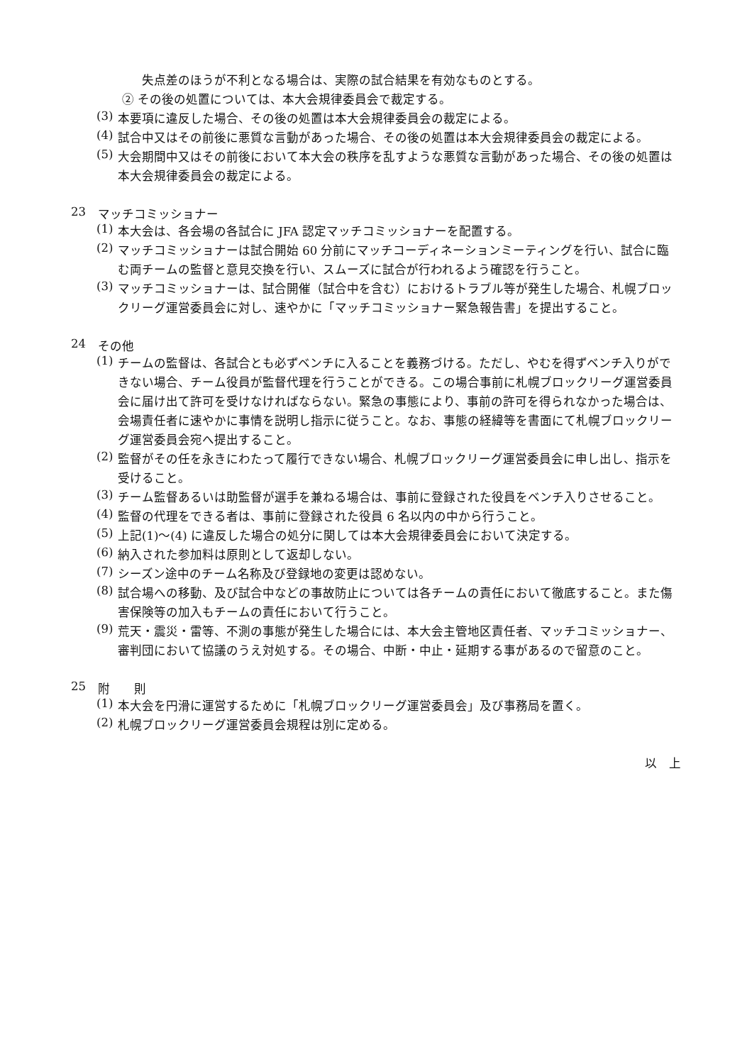失点差のほうが不利となる場合は、実際の試合結果を有効なものとする。
② その後の処置については、本大会規律委員会で裁定する。
(3)
本要項に違反した場合、その後の処置は本大会規律委員会の裁定による。
(4)
試合中又はその前後に悪質な言動があった場合、その後の処置は本大会規律委員会の裁定による。
(5)
大会期間中又はその前後において本大会の秩序を乱すような悪質な言動があった場合、その後の処置は本大会規律委員会の裁定による。
23 マッチコミッショナー
(1)
本大会は、各会場の各試合に JFA 認定マッチコミッショナーを配置する。
(2)
マッチコミッショナーは試合開始 60 分前にマッチコーディネーションミーティングを行い、試合に臨む両チームの監督と意見交換を行い、スムーズに試合が行われるよう確認を行うこと。
(3)
マッチコミッショナーは、試合開催（試合中を含む）におけるトラブル等が発生した場合、札幌ブロックリーグ運営委員会に対し、速やかに「マッチコミッショナー緊急報告書」を提出すること。
24 その他
(1)
チームの監督は、各試合とも必ずベンチに入ることを義務づける。ただし、やむを得ずベンチ入りができない場合、チーム役員が監督代理を行うことができる。この場合事前に札幌ブロックリーグ運営委員会に届け出て許可を受けなければならない。緊急の事態により、事前の許可を得られなかった場合は、会場責任者に速やかに事情を説明し指示に従うこと。なお、事態の経緯等を書面にて札幌ブロックリーグ運営委員会宛へ提出すること。
(2)
監督がその任を永きにわたって履行できない場合、札幌ブロックリーグ運営委員会に申し出し、指示を受けること。
(3)
チーム監督あるいは助監督が選手を兼ねる場合は、事前に登録された役員をベンチ入りさせること。
(4)
監督の代理をできる者は、事前に登録された役員 6 名以内の中から行うこと。
(5)
上記(1)～(4) に違反した場合の処分に関しては本大会規律委員会において決定する。
(6)
納入された参加料は原則として返却しない。
(7)
シーズン途中のチーム名称及び登録地の変更は認めない。
(8)
試合場への移動、及び試合中などの事故防止については各チームの責任において徹底すること。また傷害保険等の加入もチームの責任において行うこと。
(9)
荒天・震災・雷等、不測の事態が発生した場合には、本大会主管地区責任者、マッチコミッショナー、審判団において協議のうえ対処する。その場合、中断・中止・延期する事があるので留意のこと。
25 附　　則
(1)
本大会を円滑に運営するために「札幌ブロックリーグ運営委員会」及び事務局を置く。
(2)
札幌ブロックリーグ運営委員会規程は別に定める。
以　上